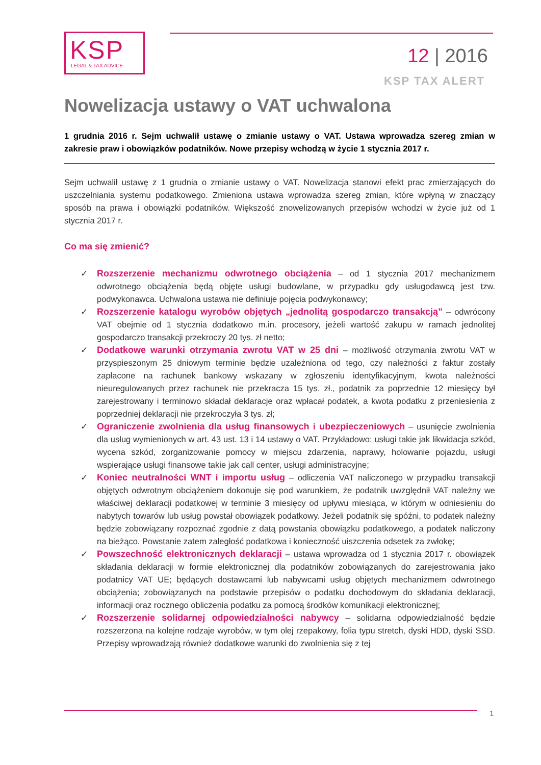KSP
LEGAL & TAX ADVICE
12 | 2016
KSP TAX ALERT
Nowelizacja ustawy o VAT uchwalona
1 grudnia 2016 r. Sejm uchwalił ustawę o zmianie ustawy o VAT. Ustawa wprowadza szereg zmian w zakresie praw i obowiązków podatników. Nowe przepisy wchodzą w życie 1 stycznia 2017 r.
Sejm uchwalił ustawę z 1 grudnia o zmianie ustawy o VAT. Nowelizacja stanowi efekt prac zmierzających do uszczelniania systemu podatkowego. Zmieniona ustawa wprowadza szereg zmian, które wpłyną w znaczący sposób na prawa i obowiązki podatników. Większość znowelizowanych przepisów wchodzi w życie już od 1 stycznia 2017 r.
Co ma się zmienić?
✓ Rozszerzenie mechanizmu odwrotnego obciążenia – od 1 stycznia 2017 mechanizmem odwrotnego obciążenia będą objęte usługi budowlane, w przypadku gdy usługodawcą jest tzw. podwykonawca. Uchwalona ustawa nie definiuje pojęcia podwykonawcy;
✓ Rozszerzenie katalogu wyrobów objętych „jednolitą gospodarczo transakcją” – odwrócony VAT obejmie od 1 stycznia dodatkowo m.in. procesory, jeżeli wartość zakupu w ramach jednolitej gospodarczo transakcji przekroczy 20 tys. zł netto;
✓ Dodatkowe warunki otrzymania zwrotu VAT w 25 dni – możliwość otrzymania zwrotu VAT w przyspieszonym 25 dniowym terminie będzie uzależniona od tego, czy należności z faktur zostały zapłacone na rachunek bankowy wskazany w zgłoszeniu identyfikacyjnym, kwota należności nieuregulowanych przez rachunek nie przekracza 15 tys. zł., podatnik za poprzednie 12 miesięcy był zarejestrowany i terminowo składał deklaracje oraz wpłacał podatek, a kwota podatku z przeniesienia z poprzedniej deklaracji nie przekroczyła 3 tys. zł;
✓ Ograniczenie zwolnienia dla usług finansowych i ubezpieczeniowych – usunięcie zwolnienia dla usług wymienionych w art. 43 ust. 13 i 14 ustawy o VAT. Przykładowo: usługi takie jak likwidacja szkód, wycena szkód, zorganizowanie pomocy w miejscu zdarzenia, naprawy, holowanie pojazdu, usługi wspierające usługi finansowe takie jak call center, usługi administracyjne;
✓ Koniec neutralności WNT i importu usług – odliczenia VAT naliczonego w przypadku transakcji objętych odwrotnym obciążeniem dokonuje się pod warunkiem, że podatnik uwzględnił VAT należny we właściwej deklaracji podatkowej w terminie 3 miesięcy od upływu miesiąca, w którym w odniesieniu do nabytych towarów lub usług powstał obowiązek podatkowy. Jeżeli podatnik się spóźni, to podatek należny będzie zobowiązany rozpoznać zgodnie z datą powstania obowiązku podatkowego, a podatek naliczony na bieżąco. Powstanie zatem zaległość podatkowa i konieczność uiszczenia odsetek za zwłokę;
✓ Powszechność elektronicznych deklaracji – ustawa wprowadza od 1 stycznia 2017 r. obowiązek składania deklaracji w formie elektronicznej dla podatników zobowiązanych do zarejestrowania jako podatnicy VAT UE; będących dostawcami lub nabywcami usług objętych mechanizmem odwrotnego obciążenia; zobowiązanych na podstawie przepisów o podatku dochodowym do składania deklaracji, informacji oraz rocznego obliczenia podatku za pomocą środków komunikacji elektronicznej;
✓ Rozszerzenie solidarnej odpowiedzialności nabywcy – solidarna odpowiedzialność będzie rozszerzona na kolejne rodzaje wyrobów, w tym olej rzepakowy, folia typu stretch, dyski HDD, dyski SSD. Przepisy wprowadzają również dodatkowe warunki do zwolnienia się z tej
1